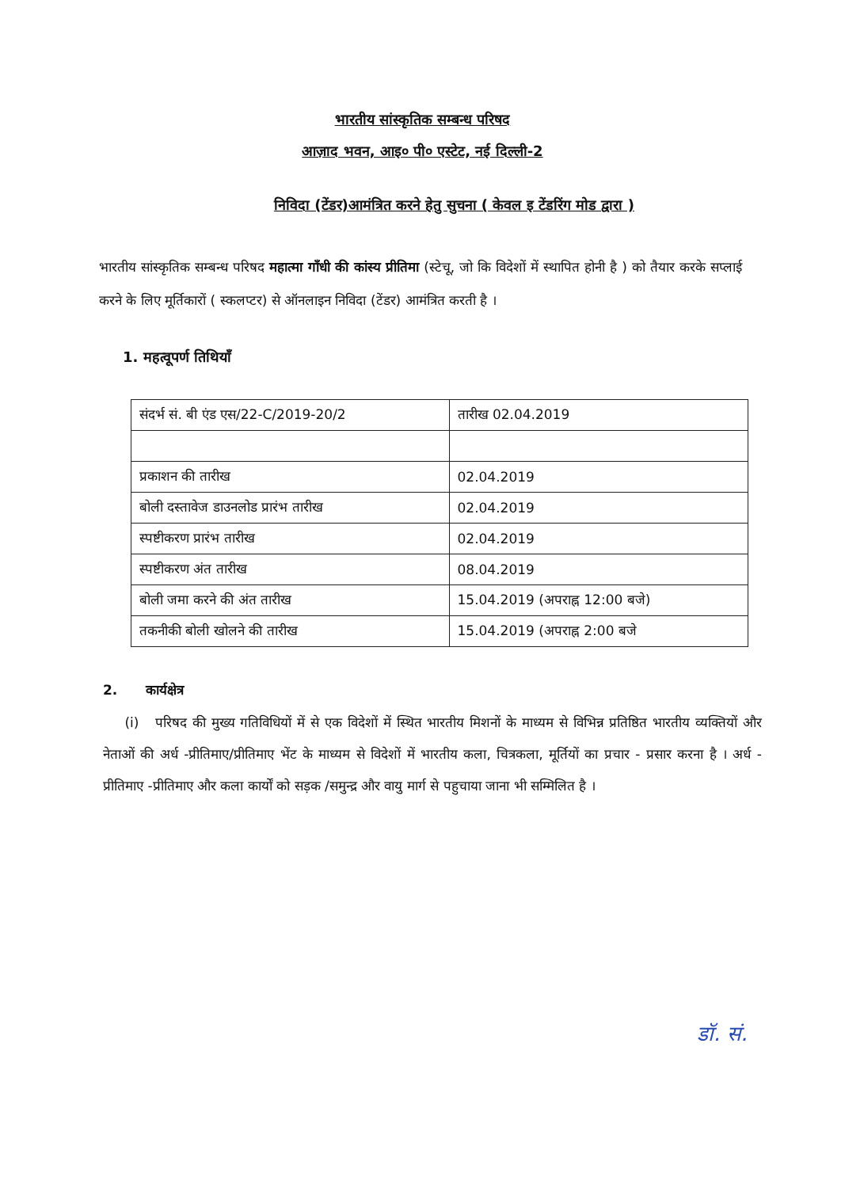भारतीय सांस्कृतिक सम्बन्ध परिषद
आज़ाद भवन, आइ० पी० एस्टेट, नई दिल्ली-2
निविदा (टेंडर)आमंत्रित करने हेतु सुचना ( केवल इ टेंडरिंग मोड द्वारा )
भारतीय सांस्कृतिक सम्बन्ध परिषद महात्मा गाँधी की कांस्य प्रीतिमा (स्टेचू, जो कि विदेशों में स्थापित होनी है ) को तैयार करके सप्लाई करने के लिए मूर्तिकारों ( स्कलप्टर) से ऑनलाइन निविदा (टेंडर) आमंत्रित करती है ।
1. महत्वूपर्ण तिथियाँ
| संदर्भ सं. बी एंड एस/22-C/2019-20/2 | तारीख 02.04.2019 |
| प्रकाशन की तारीख | 02.04.2019 |
| बोली दस्तावेज डाउनलोड प्रारंभ तारीख | 02.04.2019 |
| स्पष्टीकरण प्रारंभ तारीख | 02.04.2019 |
| स्पष्टीकरण अंत तारीख | 08.04.2019 |
| बोली जमा करने की अंत तारीख | 15.04.2019 (अपराह्न 12:00 बजे) |
| तकनीकी बोली खोलने की तारीख | 15.04.2019 (अपराह्न 2:00 बजे |
2. कार्यक्षेत्र
(i) परिषद की मुख्य गतिविधियों में से एक विदेशों में स्थित भारतीय मिशनों के माध्यम से विभिन्न प्रतिष्ठित भारतीय व्यक्तियों और नेताओं की अर्ध -प्रीतिमाए/प्रीतिमाए भेंट के माध्यम से विदेशों में भारतीय कला, चित्रकला, मूर्तियों का प्रचार - प्रसार करना है । अर्ध - प्रीतिमाए -प्रीतिमाए और कला कार्यों को सड़क /समुन्द्र और वायु मार्ग से पहुचाया जाना भी सम्मिलित है ।
डॉ. सं.